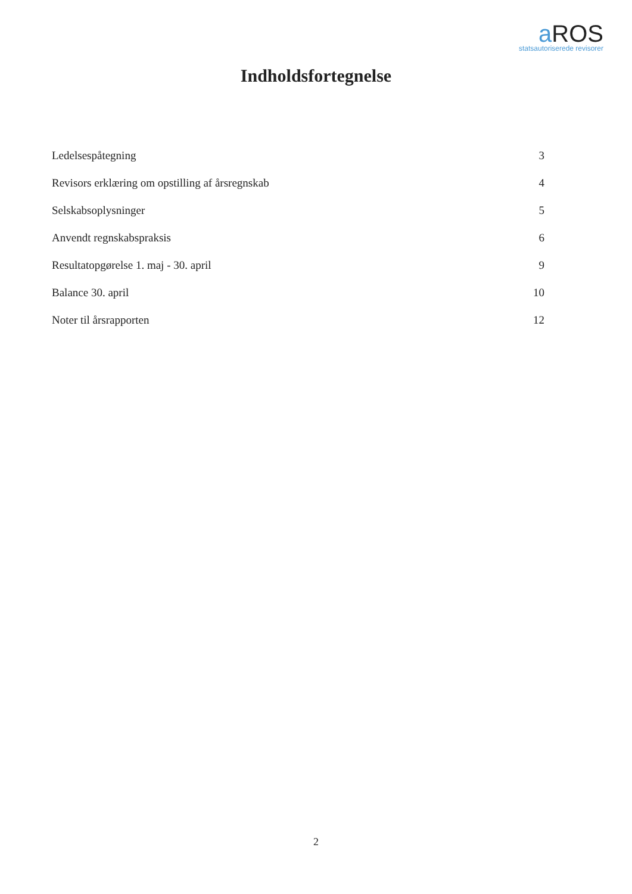a ROS
statsautoriserede revisorer
Indholdsfortegnelse
Ledelsespåtegning 3
Revisors erklæring om opstilling af årsregnskab 4
Selskabsoplysninger 5
Anvendt regnskabspraksis 6
Resultatopgørelse 1. maj - 30. april 9
Balance 30. april 10
Noter til årsrapporten 12
2